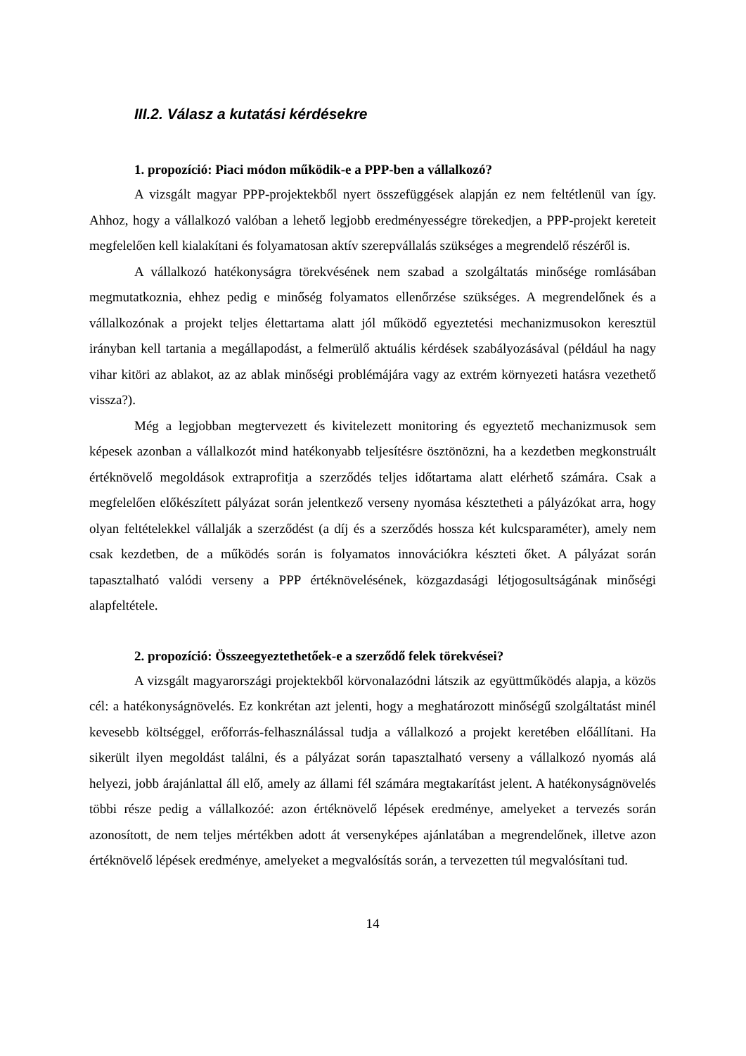III.2. Válasz a kutatási kérdésekre
1. propozíció: Piaci módon működik-e a PPP-ben a vállalkozó?
A vizsgált magyar PPP-projektekből nyert összefüggések alapján ez nem feltétlenül van így. Ahhoz, hogy a vállalkozó valóban a lehető legjobb eredményességre törekedjen, a PPP-projekt kereteit megfelelően kell kialakítani és folyamatosan aktív szerepvállalás szükséges a megrendelő részéről is.
A vállalkozó hatékonyságra törekvésének nem szabad a szolgáltatás minősége romlásában megmutatkoznia, ehhez pedig e minőség folyamatos ellenőrzése szükséges. A megrendelőnek és a vállalkozónak a projekt teljes élettartama alatt jól működő egyeztetési mechanizmusokon keresztül irányban kell tartania a megállapodást, a felmerülő aktuális kérdések szabályozásával (például ha nagy vihar kitöri az ablakot, az az ablak minőségi problémájára vagy az extrém környezeti hatásra vezethető vissza?).
Még a legjobban megtervezett és kivitelezett monitoring és egyeztető mechanizmusok sem képesek azonban a vállalkozót mind hatékonyabb teljesítésre ösztönözni, ha a kezdetben megkonstruált értéknövelő megoldások extraprofitja a szerződés teljes időtartama alatt elérhető számára. Csak a megfelelően előkészített pályázat során jelentkező verseny nyomása késztetheti a pályázókat arra, hogy olyan feltételekkel vállalják a szerződést (a díj és a szerződés hossza két kulcsparaméter), amely nem csak kezdetben, de a működés során is folyamatos innovációkra készteti őket. A pályázat során tapasztalható valódi verseny a PPP értéknövelésének, közgazdasági létjogosultságának minőségi alapfeltétele.
2. propozíció: Összeegyeztethetőek-e a szerződő felek törekvései?
A vizsgált magyarországi projektekből körvonalazódni látszik az együttműködés alapja, a közös cél: a hatékonyságnövelés. Ez konkrétan azt jelenti, hogy a meghatározott minőségű szolgáltatást minél kevesebb költséggel, erőforrás-felhasználással tudja a vállalkozó a projekt keretében előállítani. Ha sikerült ilyen megoldást találni, és a pályázat során tapasztalható verseny a vállalkozó nyomás alá helyezi, jobb árajánlattal áll elő, amely az állami fél számára megtakarítást jelent. A hatékonyságnövelés többi része pedig a vállalkozóé: azon értéknövelő lépések eredménye, amelyeket a tervezés során azonosított, de nem teljes mértékben adott át versenyképes ajánlatában a megrendelőnek, illetve azon értéknövelő lépések eredménye, amelyeket a megvalósítás során, a tervezetten túl megvalósítani tud.
14